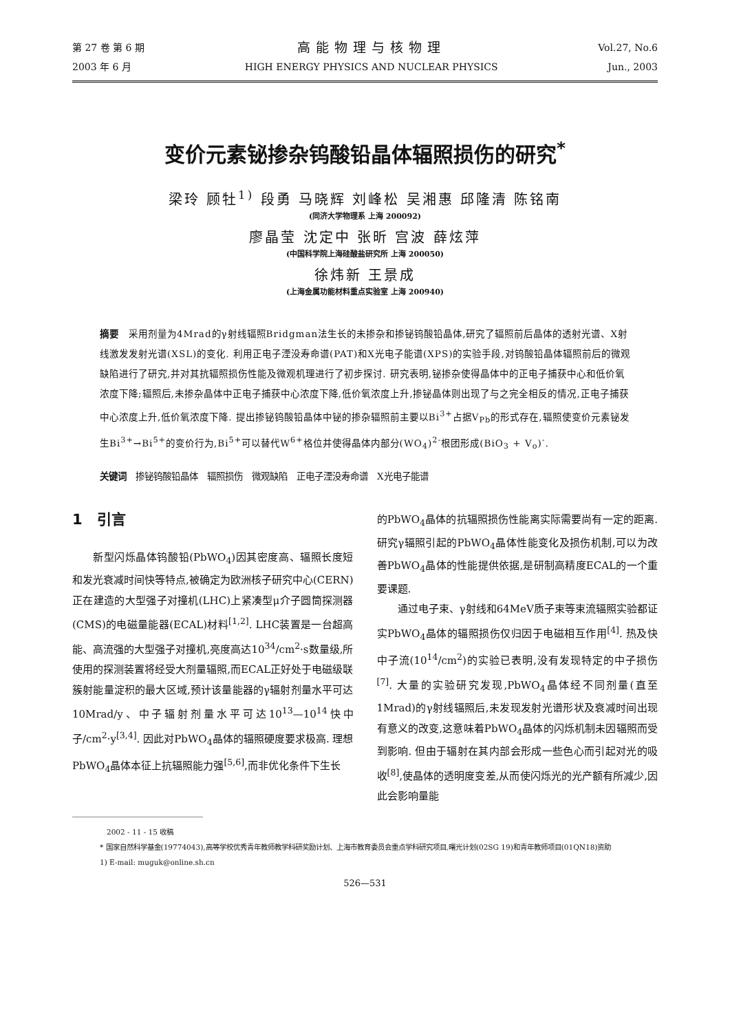第 27 卷 第 6 期
2003 年 6 月
高能物理与核物理
HIGH ENERGY PHYSICS AND NUCLEAR PHYSICS
Vol.27, No.6
Jun., 2003
变价元素铋掺杂钨酸铅晶体辐照损伤的研究<sup>*</sup>
梁玲 顾牡<sup>1)</sup> 段勇 马晓辉 刘峰松 吴湘惠 邱隆清 陈铭南
(同济大学物理系 上海 200092)
廖晶莹 沈定中 张昕 宫波 薛炫萍
(中国科学院上海硅酸盐研究所 上海 200050)
徐炜新 王景成
(上海金属功能材料重点实验室 上海 200940)
摘要　采用剂量为4Mrad的γ射线辐照Bridgman法生长的未掺杂和掺铋钨酸铅晶体,研究了辐照前后晶体的透射光谱、X射线激发发射光谱(XSL)的变化. 利用正电子湮没寿命谱(PAT)和X光电子能谱(XPS)的实验手段,对钨酸铅晶体辐照前后的微观缺陷进行了研究,并对其抗辐照损伤性能及微观机理进行了初步探讨. 研究表明,铋掺杂使得晶体中的正电子捕获中心和低价氧浓度下降;辐照后,未掺杂晶体中正电子捕获中心浓度下降,低价氧浓度上升,掺铋晶体则出现了与之完全相反的情况,正电子捕获中心浓度上升,低价氧浓度下降. 提出掺铋钨酸铅晶体中铋的掺杂辐照前主要以Bi<sup>3+</sup>占据V<sub>Pb</sub>的形式存在,辐照使变价元素铋发生Bi<sup>3+</sup>→Bi<sup>5+</sup>的变价行为,Bi<sup>5+</sup>可以替代W<sup>6+</sup>格位并使得晶体内部分(WO<sub>4</sub>)<sup>2-</sup>根团形成(BiO<sub>3</sub> + V<sub>o</sub>)<sup>-</sup>.
关键词　掺铋钨酸铅晶体　辐照损伤　微观缺陷　正电子湮没寿命谱　X光电子能谱
1　引言
新型闪烁晶体钨酸铅(PbWO<sub>4</sub>)因其密度高、辐照长度短和发光衰减时间快等特点,被确定为欧洲核子研究中心(CERN)正在建造的大型强子对撞机(LHC)上紧凑型μ介子圆筒探测器(CMS)的电磁量能器(ECAL)材料<sup>[1,2]</sup>. LHC装置是一台超高能、高流强的大型强子对撞机,亮度高达10<sup>34</sup>/cm<sup>2</sup>·s数量级,所使用的探测装置将经受大剂量辐照,而ECAL正好处于电磁级联簇射能量淀积的最大区域,预计该量能器的γ辐射剂量水平可达10Mrad/y、中子辐射剂量水平可达10<sup>13</sup>—10<sup>14</sup>快中子/cm<sup>2</sup>·y<sup>[3,4]</sup>. 因此对PbWO<sub>4</sub>晶体的辐照硬度要求极高. 理想PbWO<sub>4</sub>晶体本征上抗辐照能力强<sup>[5,6]</sup>,而非优化条件下生长
的PbWO<sub>4</sub>晶体的抗辐照损伤性能离实际需要尚有一定的距离. 研究γ辐照引起的PbWO<sub>4</sub>晶体性能变化及损伤机制,可以为改善PbWO<sub>4</sub>晶体的性能提供依据,是研制高精度ECAL的一个重要课题.
通过电子束、γ射线和64MeV质子束等束流辐照实验都证实PbWO<sub>4</sub>晶体的辐照损伤仅归因于电磁相互作用<sup>[4]</sup>. 热及快中子流(10<sup>14</sup>/cm<sup>2</sup>)的实验已表明,没有发现特定的中子损伤<sup>[7]</sup>. 大量的实验研究发现,PbWO<sub>4</sub>晶体经不同剂量(直至1Mrad)的γ射线辐照后,未发现发射光谱形状及衰减时间出现有意义的改变,这意味着PbWO<sub>4</sub>晶体的闪烁机制未因辐照而受到影响. 但由于辐射在其内部会形成一些色心而引起对光的吸收<sup>[8]</sup>,使晶体的透明度变差,从而使闪烁光的光产额有所减少,因此会影响量能
2002 - 11 - 15 收稿
* 国家自然科学基金(19774043),高等学校优秀青年教师教学科研奖励计划、上海市教育委员会重点学科研究项目,曙光计划(02SG 19)和青年教师项目(01QN18)资助
1) E-mail: muguk@online.sh.cn
526—531